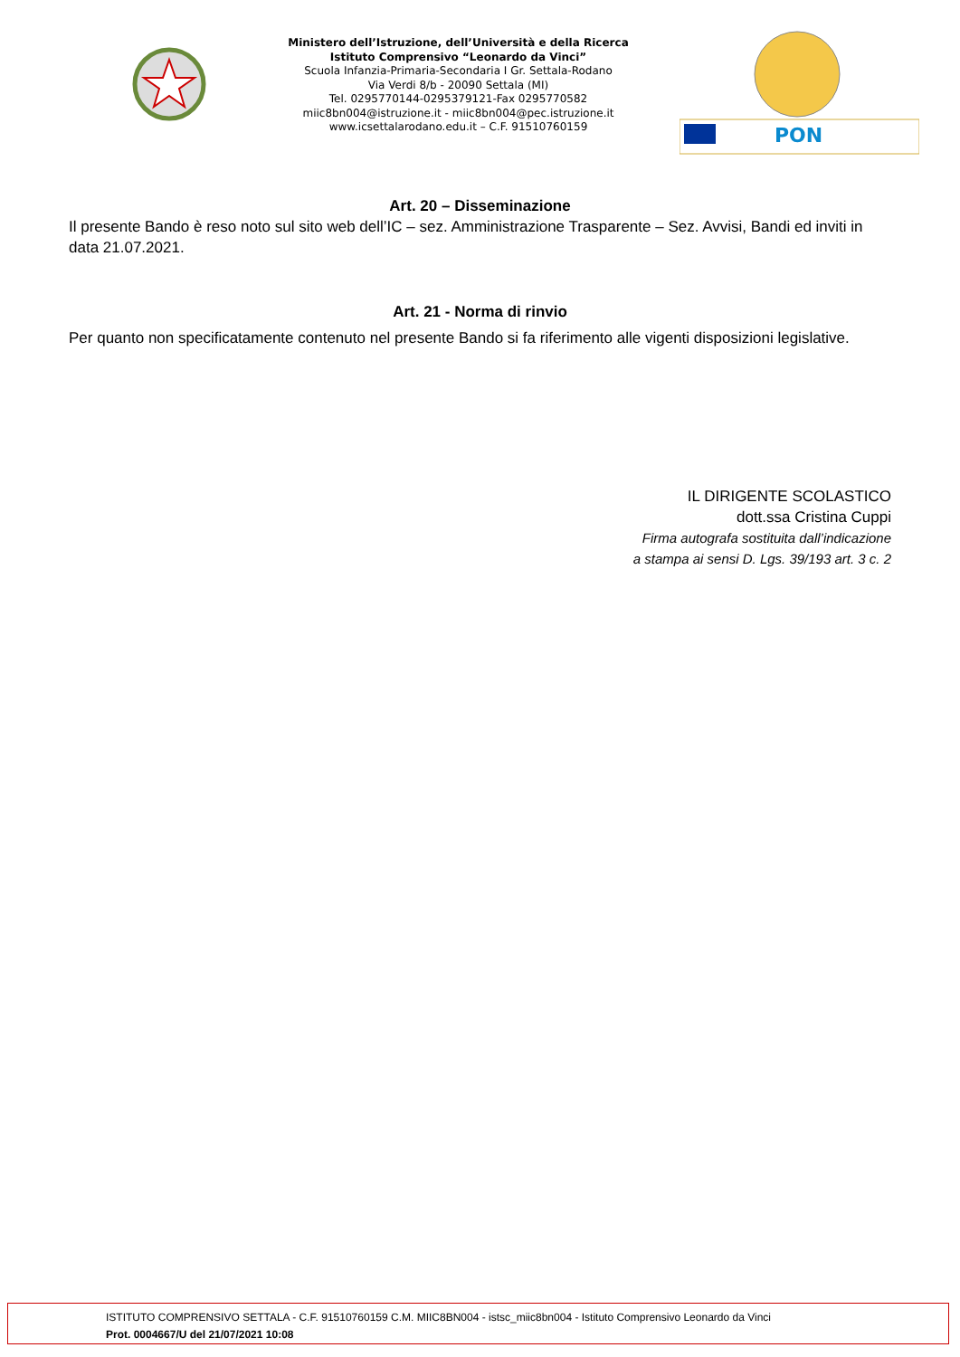Ministero dell’Istruzione, dell’Università e della Ricerca
Istituto Comprensivo “Leonardo da Vinci”
Scuola Infanzia-Primaria-Secondaria I Gr. Settala-Rodano
Via Verdi 8/b - 20090 Settala (MI)
Tel. 0295770144-0295379121-Fax 0295770582
miic8bn004@istruzione.it - miic8bn004@pec.istruzione.it
www.icsettalarodano.edu.it – C.F. 91510760159
PON
Art. 20 – Disseminazione
Il presente Bando è reso noto sul sito web dell’IC – sez. Amministrazione Trasparente – Sez. Avvisi, Bandi ed inviti in data 21.07.2021.
Art. 21 - Norma di rinvio
Per quanto non specificatamente contenuto nel presente Bando si fa riferimento alle vigenti disposizioni legislative.
IL DIRIGENTE SCOLASTICO
dott.ssa Cristina Cuppi
Firma autografa sostituita dall’indicazione
a stampa ai sensi D. Lgs. 39/193 art. 3 c. 2
ISTITUTO COMPRENSIVO SETTALA - C.F. 91510760159 C.M. MIIC8BN004 - istsc_miic8bn004 - Istituto Comprensivo Leonardo da Vinci
Prot. 0004667/U del 21/07/2021 10:08